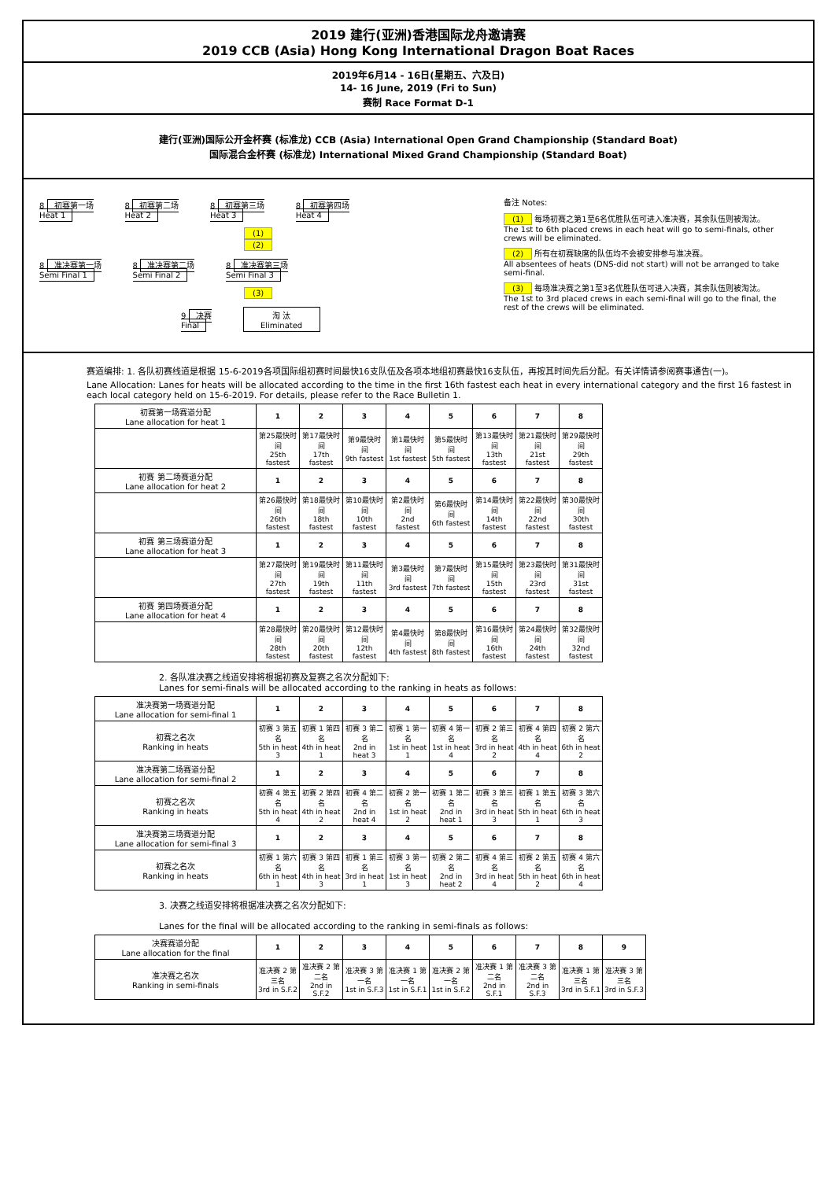2019 建行(亚洲)香港国际龙舟邀请赛
2019 CCB (Asia) Hong Kong International Dragon Boat Races
2019年6月14 - 16日(星期五、六及日)
14- 16 June, 2019 (Fri to Sun)
赛制 Race Format D-1
建行(亚洲)国际公开金杯赛 (标准龙) CCB (Asia) International Open Grand Championship (Standard Boat)
国际混合金杯赛 (标准龙) International Mixed Grand Championship (Standard Boat)
8 初赛第一场
Heat 1 8 初赛第二场
Heat 2 8 初赛第三场
Heat 3 8 初赛第四场
Heat 4
(1)
(2)
8 准决赛第一场
Semi Final 1 8 准决赛第二场
Semi Final 2 8 准决赛第三场
Semi Final 3
(3)
9 决赛
Final 淘 汰
Eliminated
备注 Notes:
(1) 每场初赛之第1至6名优胜队伍可进入准决赛，其余队伍则被淘汰。
The 1st to 6th placed crews in each heat will go to semi-finals, other crews will be eliminated.
(2) 所有在初赛缺席的队伍均不会被安排参与准决赛。
All absentees of heats (DNS-did not start) will not be arranged to take semi-final.
(3) 每场准决赛之第1至3名优胜队伍可进入决赛，其余队伍则被淘汰。
The 1st to 3rd placed crews in each semi-final will go to the final, the rest of the crews will be eliminated.
赛道编排: 1. 各队初赛线道是根据 15-6-2019各项国际组初赛时间最快16支队伍及各项本地组初赛最快16支队伍，再按其时间先后分配。有关详情请参阅赛事通告(一)。
Lane Allocation: Lanes for heats will be allocated according to the time in the first 16th fastest each heat in every international category and the first 16 fastest in each local category held on 15-6-2019. For details, please refer to the Race Bulletin 1.
| 初赛第一场赛道分配 Lane allocation for heat 1 | 1 | 2 | 3 | 4 | 5 | 6 | 7 | 8 |
| --- | --- | --- | --- | --- | --- | --- | --- | --- |
| | 第25最快时间 25th fastest | 第17最快时间 17th fastest | 第9最快时间 9th fastest | 第1最快时间 1st fastest | 第5最快时间 5th fastest | 第13最快时间 13th fastest | 第21最快时间 21st fastest | 第29最快时间 29th fastest |
| 初赛 第二场赛道分配 Lane allocation for heat 2 | 1 | 2 | 3 | 4 | 5 | 6 | 7 | 8 |
| | 第26最快时间 26th fastest | 第18最快时间 18th fastest | 第10最快时间 10th fastest | 第2最快时间 2nd fastest | 第6最快时间 6th fastest | 第14最快时间 14th fastest | 第22最快时间 22nd fastest | 第30最快时间 30th fastest |
| 初赛 第三场赛道分配 Lane allocation for heat 3 | 1 | 2 | 3 | 4 | 5 | 6 | 7 | 8 |
| | 第27最快时间 27th fastest | 第19最快时间 19th fastest | 第11最快时间 11th fastest | 第3最快时间 3rd fastest | 第7最快时间 7th fastest | 第15最快时间 15th fastest | 第23最快时间 23rd fastest | 第31最快时间 31st fastest |
| 初赛 第四场赛道分配 Lane allocation for heat 4 | 1 | 2 | 3 | 4 | 5 | 6 | 7 | 8 |
| | 第28最快时间 28th fastest | 第20最快时间 20th fastest | 第12最快时间 12th fastest | 第4最快时间 4th fastest | 第8最快时间 8th fastest | 第16最快时间 16th fastest | 第24最快时间 24th fastest | 第32最快时间 32nd fastest |
2. 各队准决赛之线道安排将根据初赛及复赛之名次分配如下:
Lanes for semi-finals will be allocated according to the ranking in heats as follows:
| 准决赛第一场赛道分配 Lane allocation for semi-final 1 | 1 | 2 | 3 | 4 | 5 | 6 | 7 | 8 |
| --- | --- | --- | --- | --- | --- | --- | --- | --- |
| 初赛之名次 Ranking in heats | 初赛 3 第五名 5th in heat 3 | 初赛 1 第四名 4th in heat 1 | 初赛 3 第二名 2nd in heat 3 | 初赛 1 第一名 1st in heat 1 | 初赛 4 第一名 1st in heat 4 | 初赛 2 第三名 3rd in heat 2 | 初赛 4 第四名 4th in heat 4 | 初赛 2 第六名 6th in heat 2 |
| 准决赛第二场赛道分配 Lane allocation for semi-final 2 | 1 | 2 | 3 | 4 | 5 | 6 | 7 | 8 |
| 初赛之名次 Ranking in heats | 初赛 4 第五名 5th in heat 4 | 初赛 2 第四名 4th in heat 2 | 初赛 4 第二名 2nd in heat 4 | 初赛 2 第一名 1st in heat 2 | 初赛 1 第二名 2nd in heat 1 | 初赛 3 第三名 3rd in heat 3 | 初赛 1 第五名 5th in heat 1 | 初赛 3 第六名 6th in heat 3 |
| 准决赛第三场赛道分配 Lane allocation for semi-final 3 | 1 | 2 | 3 | 4 | 5 | 6 | 7 | 8 |
| 初赛之名次 Ranking in heats | 初赛 1 第六名 6th in heat 1 | 初赛 3 第四名 4th in heat 3 | 初赛 1 第三名 3rd in heat 1 | 初赛 3 第一名 1st in heat 3 | 初赛 2 第二名 2nd in heat 2 | 初赛 4 第三名 3rd in heat 4 | 初赛 2 第五名 5th in heat 2 | 初赛 4 第六名 6th in heat 4 |
3. 决赛之线道安排将根据准决赛之名次分配如下:
Lanes for the final will be allocated according to the ranking in semi-finals as follows:
| 决赛赛道分配 Lane allocation for the final | 1 | 2 | 3 | 4 | 5 | 6 | 7 | 8 | 9 |
| --- | --- | --- | --- | --- | --- | --- | --- | --- | --- |
| 准决赛之名次 Ranking in semi-finals | 准决赛 2 第三名 3rd in S.F.2 | 准决赛 2 第二名 2nd in S.F.2 | 准决赛 3 第一名 1st in S.F.3 | 准决赛 1 第一名 1st in S.F.1 | 准决赛 2 第一名 1st in S.F.2 | 准决赛 1 第二名 2nd in S.F.1 | 准决赛 3 第二名 2nd in S.F.3 | 准决赛 1 第三名 3rd in S.F.1 | 准决赛 3 第三名 3rd in S.F.3 |